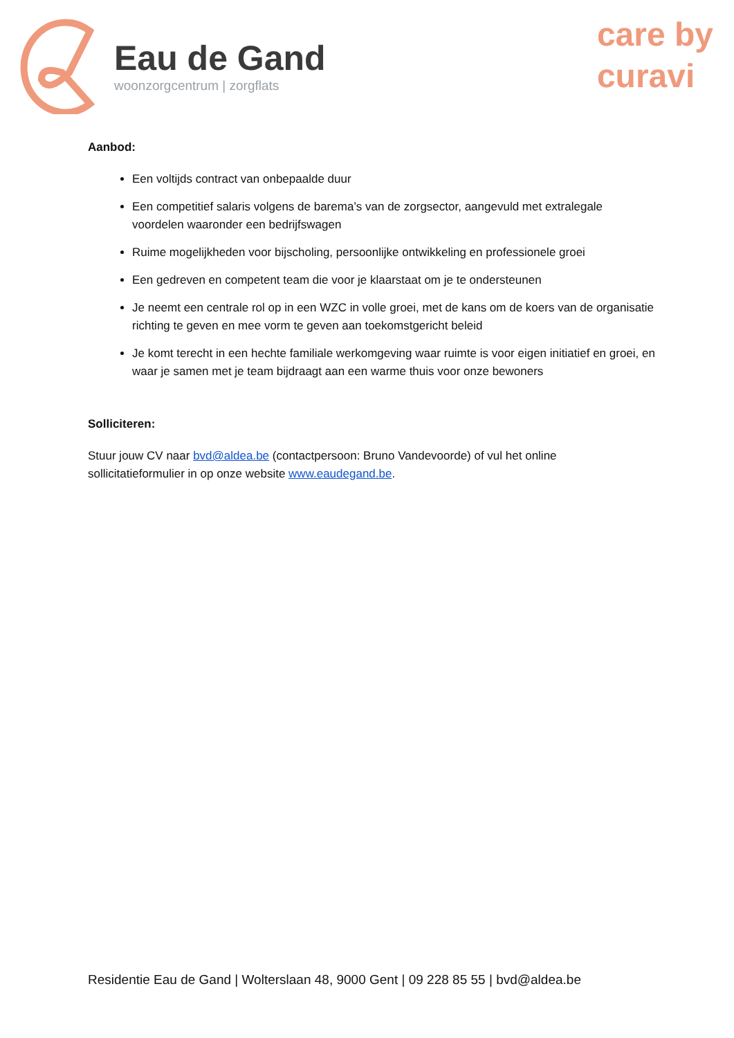Eau de Gand
woonzorgcentrum | zorgflats
care by
curavi
Aanbod:
Een voltijds contract van onbepaalde duur
Een competitief salaris volgens de barema’s van de zorgsector, aangevuld met extralegale voordelen waaronder een bedrijfswagen
Ruime mogelijkheden voor bijscholing, persoonlijke ontwikkeling en professionele groei
Een gedreven en competent team die voor je klaarstaat om je te ondersteunen
Je neemt een centrale rol op in een WZC in volle groei, met de kans om de koers van de organisatie richting te geven en mee vorm te geven aan toekomstgericht beleid
Je komt terecht in een hechte familiale werkomgeving waar ruimte is voor eigen initiatief en groei, en waar je samen met je team bijdraagt aan een warme thuis voor onze bewoners
Solliciteren:
Stuur jouw CV naar bvd@aldea.be (contactpersoon: Bruno Vandevoorde) of vul het online sollicitatieformulier in op onze website www.eaudegand.be.
Residentie Eau de Gand | Wolterslaan 48, 9000 Gent | 09 228 85 55 | bvd@aldea.be